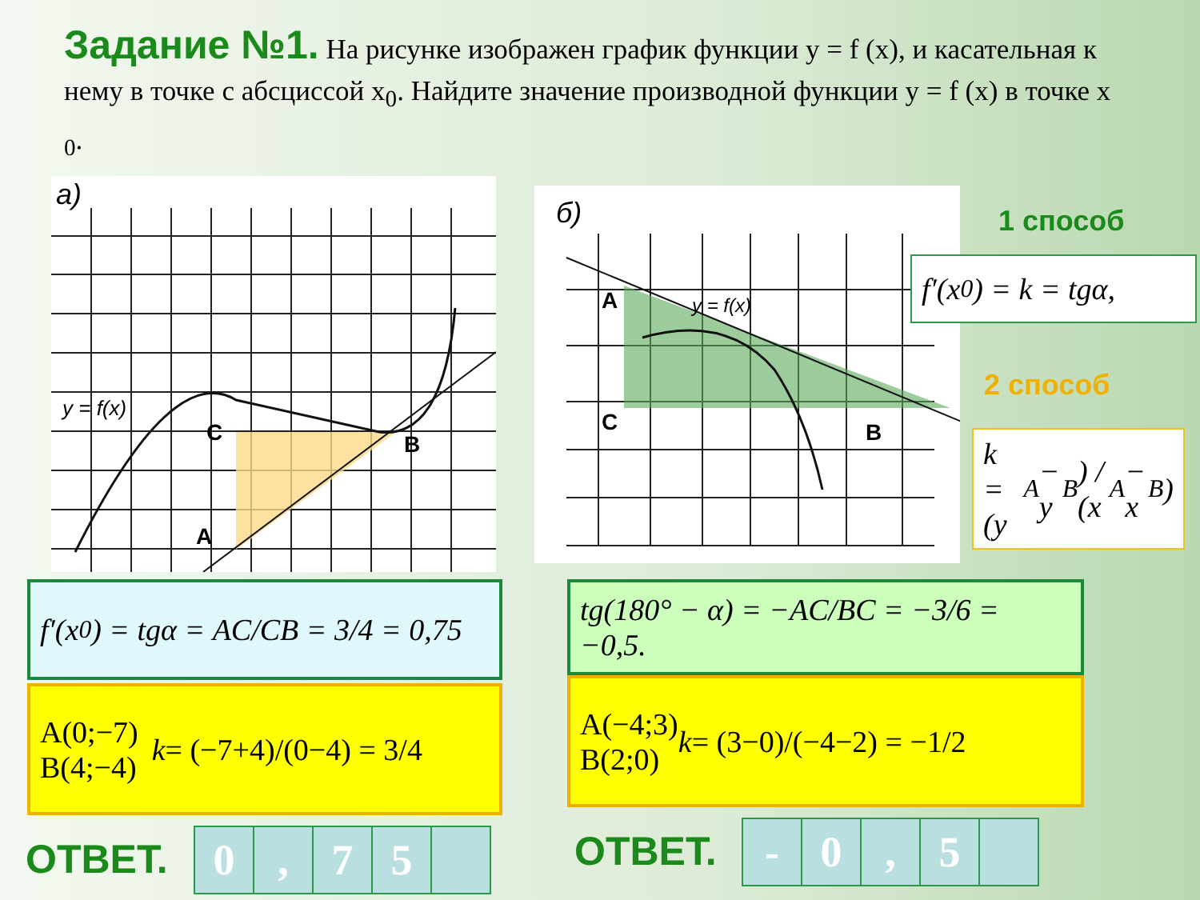Задание №1. На рисунке изображен график функции y = f (x), и касательная к нему в точке с абсциссой x<sub>0</sub>. Найдите значение производной функции y = f (x) в точке x <sub>0</sub>.
а)
C
A
B
y = f(x)
б)
A
C B
y = f(x)
1 способ
f′(x<sub>0</sub>) = k = tgα,
2 способ
k = (y<sub>A</sub> − y<sub>B</sub>) / (x<sub>A</sub> − x<sub>B</sub>)
f′(x<sub>0</sub>) = tgα = AC/CB = 3/4 = 0,75
A(0;−7)
B(4;−4) k = (−7+4)/(0−4) = 3/4
tg(180° − α) = −AC/BC = −3/6 = −0,5.
A(−4;3)
B(2;0) k = (3−0)/(−4−2) = −1/2
ОТВЕТ.
| 0 | , | 7 | 5 | |
ОТВЕТ.
| - | 0 | , | 5 | |